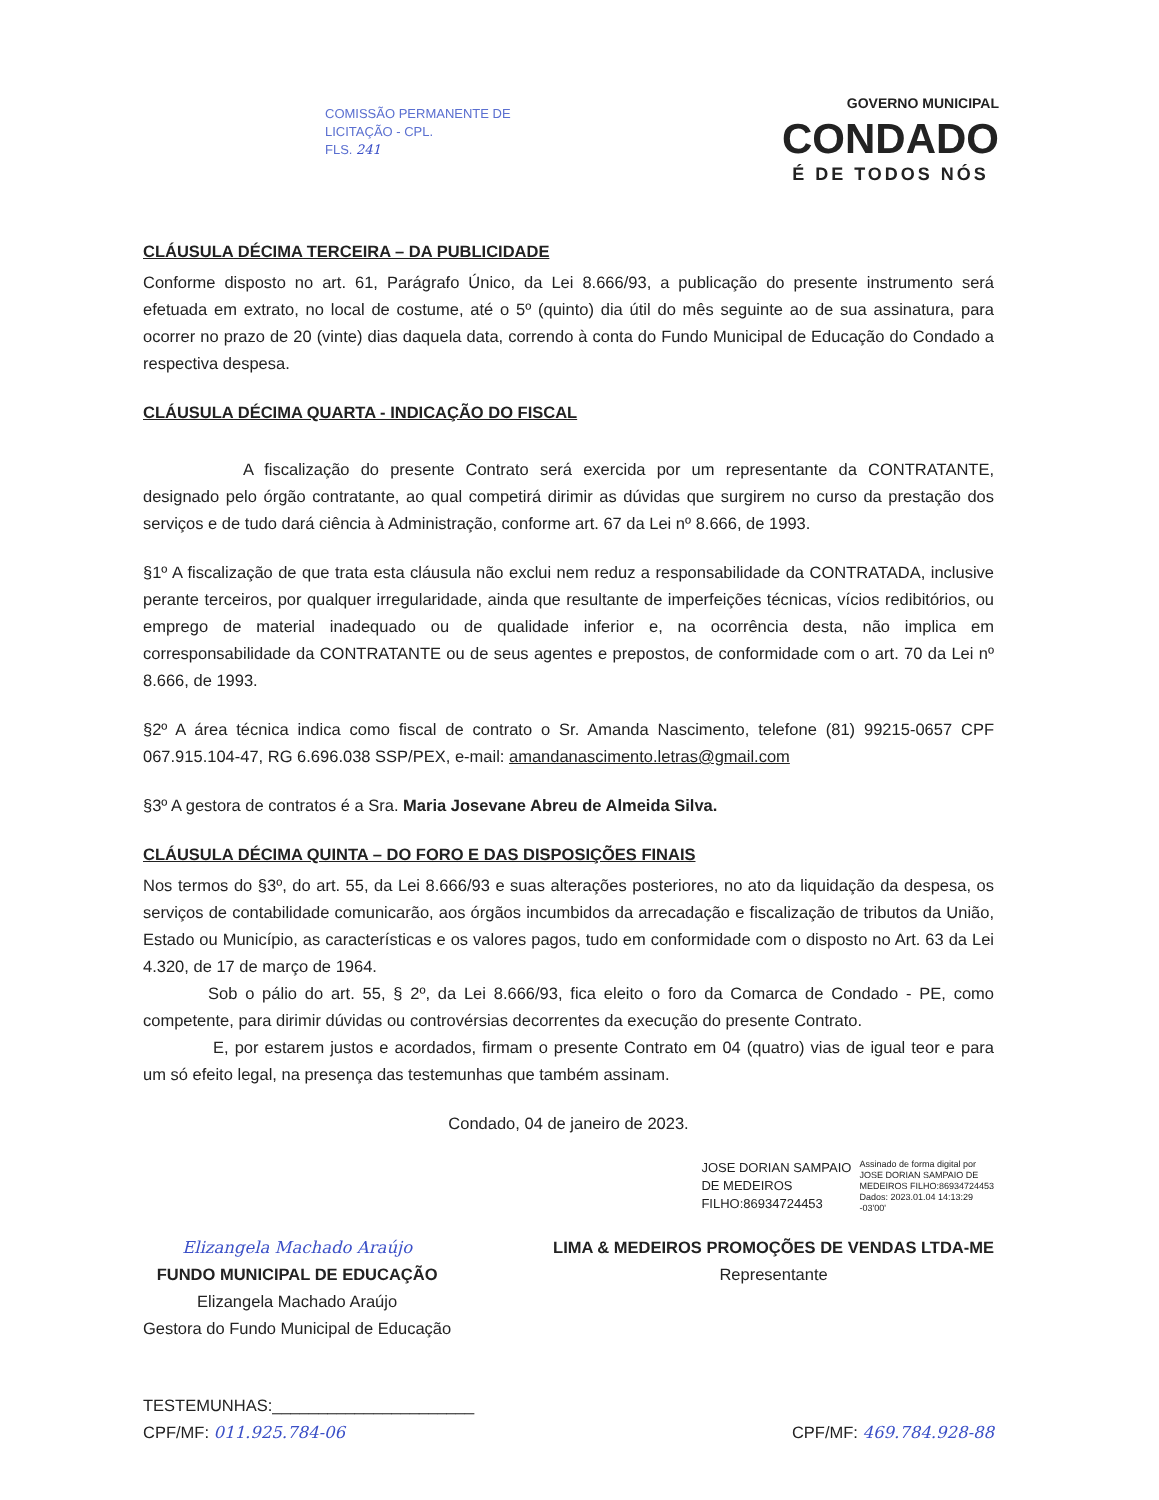COMISSÃO PERMANENTE DE
LICITAÇÃO - CPL.
FLS. 241
GOVERNO MUNICIPAL
CONDADO
É DE TODOS NÓS
CLÁUSULA DÉCIMA TERCEIRA – DA PUBLICIDADE
Conforme disposto no art. 61, Parágrafo Único, da Lei 8.666/93, a publicação do presente instrumento será efetuada em extrato, no local de costume, até o 5º (quinto) dia útil do mês seguinte ao de sua assinatura, para ocorrer no prazo de 20 (vinte) dias daquela data, correndo à conta do Fundo Municipal de Educação do Condado a respectiva despesa.
CLÁUSULA DÉCIMA QUARTA - INDICAÇÃO DO FISCAL
A fiscalização do presente Contrato será exercida por um representante da CONTRATANTE, designado pelo órgão contratante, ao qual competirá dirimir as dúvidas que surgirem no curso da prestação dos serviços e de tudo dará ciência à Administração, conforme art. 67 da Lei nº 8.666, de 1993.
§1º A fiscalização de que trata esta cláusula não exclui nem reduz a responsabilidade da CONTRATADA, inclusive perante terceiros, por qualquer irregularidade, ainda que resultante de imperfeições técnicas, vícios redibitórios, ou emprego de material inadequado ou de qualidade inferior e, na ocorrência desta, não implica em corresponsabilidade da CONTRATANTE ou de seus agentes e prepostos, de conformidade com o art. 70 da Lei nº 8.666, de 1993.
§2º A área técnica indica como fiscal de contrato o Sr. Amanda Nascimento, telefone (81) 99215-0657 CPF 067.915.104-47, RG 6.696.038 SSP/PEX, e-mail: amandanascimento.letras@gmail.com
§3º A gestora de contratos é a Sra. Maria Josevane Abreu de Almeida Silva.
CLÁUSULA DÉCIMA QUINTA – DO FORO E DAS DISPOSIÇÕES FINAIS
Nos termos do §3º, do art. 55, da Lei 8.666/93 e suas alterações posteriores, no ato da liquidação da despesa, os serviços de contabilidade comunicarão, aos órgãos incumbidos da arrecadação e fiscalização de tributos da União, Estado ou Município, as características e os valores pagos, tudo em conformidade com o disposto no Art. 63 da Lei 4.320, de 17 de março de 1964.
Sob o pálio do art. 55, § 2º, da Lei 8.666/93, fica eleito o foro da Comarca de Condado - PE, como competente, para dirimir dúvidas ou controvérsias decorrentes da execução do presente Contrato.
E, por estarem justos e acordados, firmam o presente Contrato em 04 (quatro) vias de igual teor e para um só efeito legal, na presença das testemunhas que também assinam.
Condado, 04 de janeiro de 2023.
JOSE DORIAN SAMPAIO
DE MEDEIROS
FILHO:86934724453 Assinado de forma digital por
JOSE DORIAN SAMPAIO DE
MEDEIROS FILHO:86934724453
Dados: 2023.01.04 14:13:29
-03'00'
Elizangela Machado Araújo
FUNDO MUNICIPAL DE EDUCAÇÃO
Elizangela Machado Araújo
Gestora do Fundo Municipal de Educação
LIMA & MEDEIROS PROMOÇÕES DE VENDAS LTDA-ME
Representante
TESTEMUNHAS:______________________
CPF/MF: 011.925.784-06
CPF/MF: 469.784.928-88